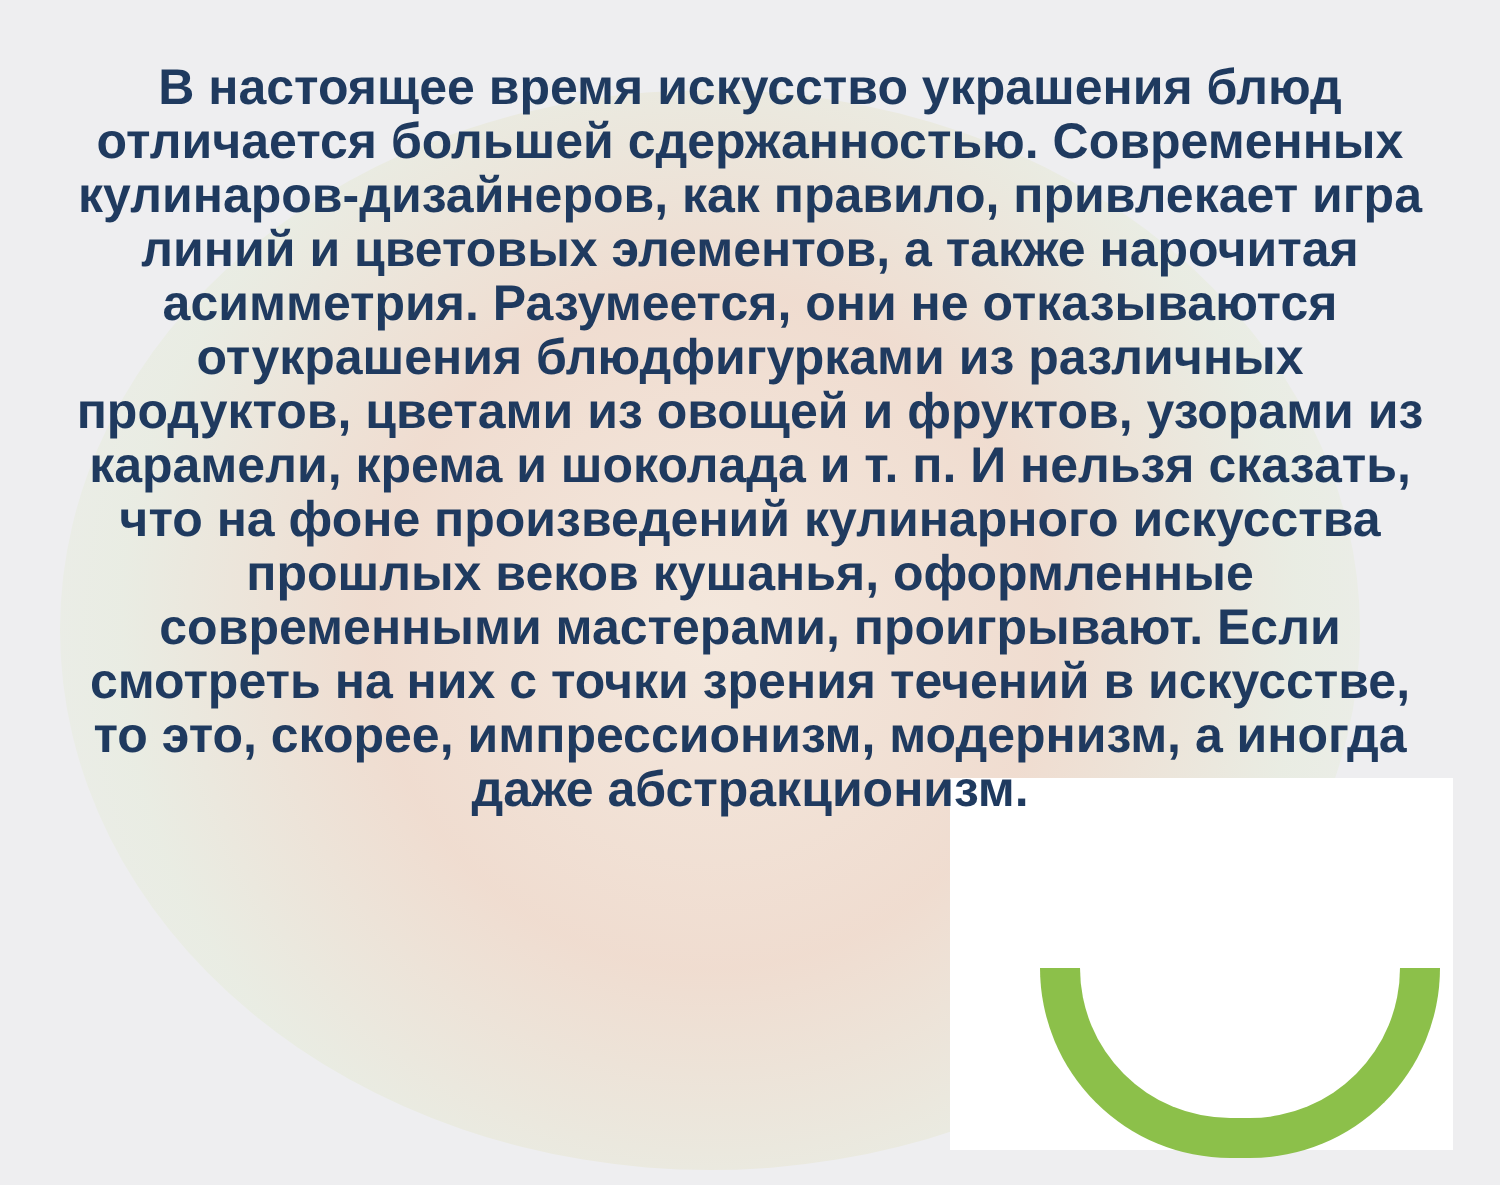В настоящее время искусство украшения блюд отличается большей сдержанностью. Современных кулинаров-дизайнеров, как правило, привлекает игра линий и цветовых элементов, а также нарочитая асимметрия. Разумеется, они не отказываются отукрашения блюдфигурками из различных продуктов, цветами из овощей и фруктов, узорами из карамели, крема и шоколада и т. п. И нельзя сказать, что на фоне произведений кулинарного искусства прошлых веков кушанья, оформленные современными мастерами, проигрывают. Если смотреть на них с точки зрения течений в искусстве, то это, скорее, импрессионизм, модернизм, а иногда даже абстракционизм.